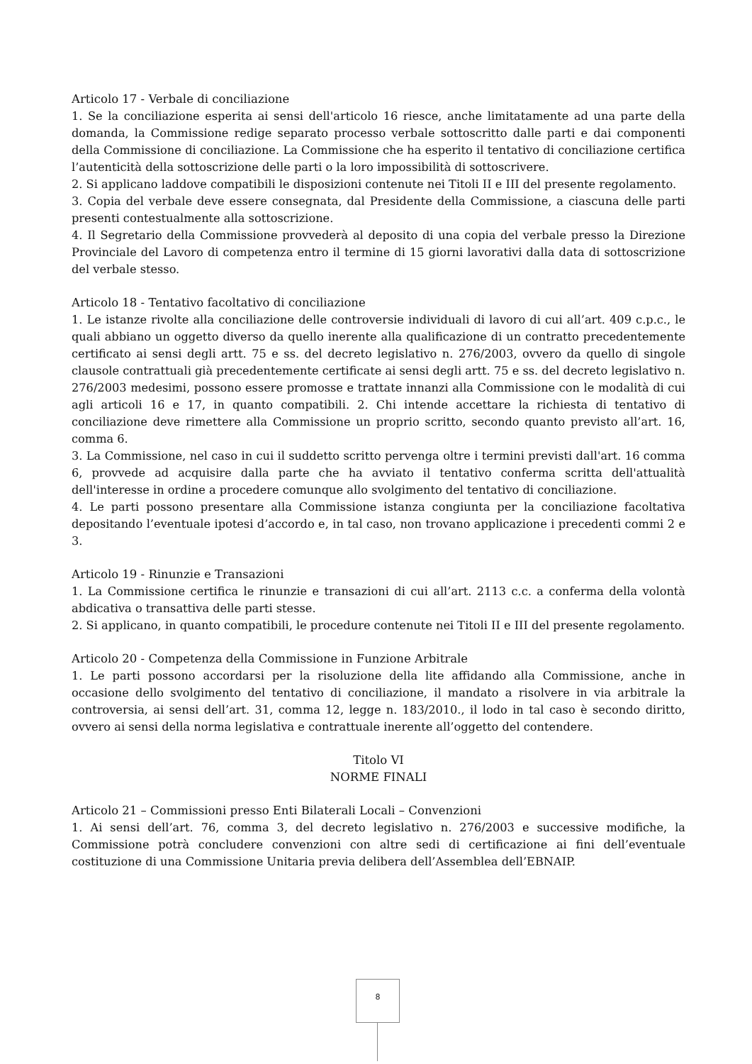Articolo 17 - Verbale di conciliazione
1. Se la conciliazione esperita ai sensi dell'articolo 16 riesce, anche limitatamente ad una parte della domanda, la Commissione redige separato processo verbale sottoscritto dalle parti e dai componenti della Commissione di conciliazione. La Commissione che ha esperito il tentativo di conciliazione certifica l’autenticità della sottoscrizione delle parti o la loro impossibilità di sottoscrivere.
2. Si applicano laddove compatibili le disposizioni contenute nei Titoli II e III del presente regolamento.
3. Copia del verbale deve essere consegnata, dal Presidente della Commissione, a ciascuna delle parti presenti contestualmente alla sottoscrizione.
4. Il Segretario della Commissione provvederà al deposito di una copia del verbale presso la Direzione Provinciale del Lavoro di competenza entro il termine di 15 giorni lavorativi dalla data di sottoscrizione del verbale stesso.
Articolo 18 - Tentativo facoltativo di conciliazione
1. Le istanze rivolte alla conciliazione delle controversie individuali di lavoro di cui all’art. 409 c.p.c., le quali abbiano un oggetto diverso da quello inerente alla qualificazione di un contratto precedentemente certificato ai sensi degli artt. 75 e ss. del decreto legislativo n. 276/2003, ovvero da quello di singole clausole contrattuali già precedentemente certificate ai sensi degli artt. 75 e ss. del decreto legislativo n. 276/2003 medesimi, possono essere promosse e trattate innanzi alla Commissione con le modalità di cui agli articoli 16 e 17, in quanto compatibili. 2. Chi intende accettare la richiesta di tentativo di conciliazione deve rimettere alla Commissione un proprio scritto, secondo quanto previsto all’art. 16, comma 6.
3. La Commissione, nel caso in cui il suddetto scritto pervenga oltre i termini previsti dall'art. 16 comma 6, provvede ad acquisire dalla parte che ha avviato il tentativo conferma scritta dell'attualità dell'interesse in ordine a procedere comunque allo svolgimento del tentativo di conciliazione.
4. Le parti possono presentare alla Commissione istanza congiunta per la conciliazione facoltativa depositando l’eventuale ipotesi d’accordo e, in tal caso, non trovano applicazione i precedenti commi 2 e 3.
Articolo 19 - Rinunzie e Transazioni
1. La Commissione certifica le rinunzie e transazioni di cui all’art. 2113 c.c. a conferma della volontà abdicativa o transattiva delle parti stesse.
2. Si applicano, in quanto compatibili, le procedure contenute nei Titoli II e III del presente regolamento.
Articolo 20 - Competenza della Commissione in Funzione Arbitrale
1. Le parti possono accordarsi per la risoluzione della lite affidando alla Commissione, anche in occasione dello svolgimento del tentativo di conciliazione, il mandato a risolvere in via arbitrale la controversia, ai sensi dell’art. 31, comma 12, legge n. 183/2010., il lodo in tal caso è secondo diritto, ovvero ai sensi della norma legislativa e contrattuale inerente all’oggetto del contendere.
Titolo VI
NORME FINALI
Articolo 21 – Commissioni presso Enti Bilaterali Locali – Convenzioni
1. Ai sensi dell’art. 76, comma 3, del decreto legislativo n. 276/2003 e successive modifiche, la Commissione potrà concludere convenzioni con altre sedi di certificazione ai fini dell’eventuale costituzione di una Commissione Unitaria previa delibera dell’Assemblea dell’EBNAIP.
8